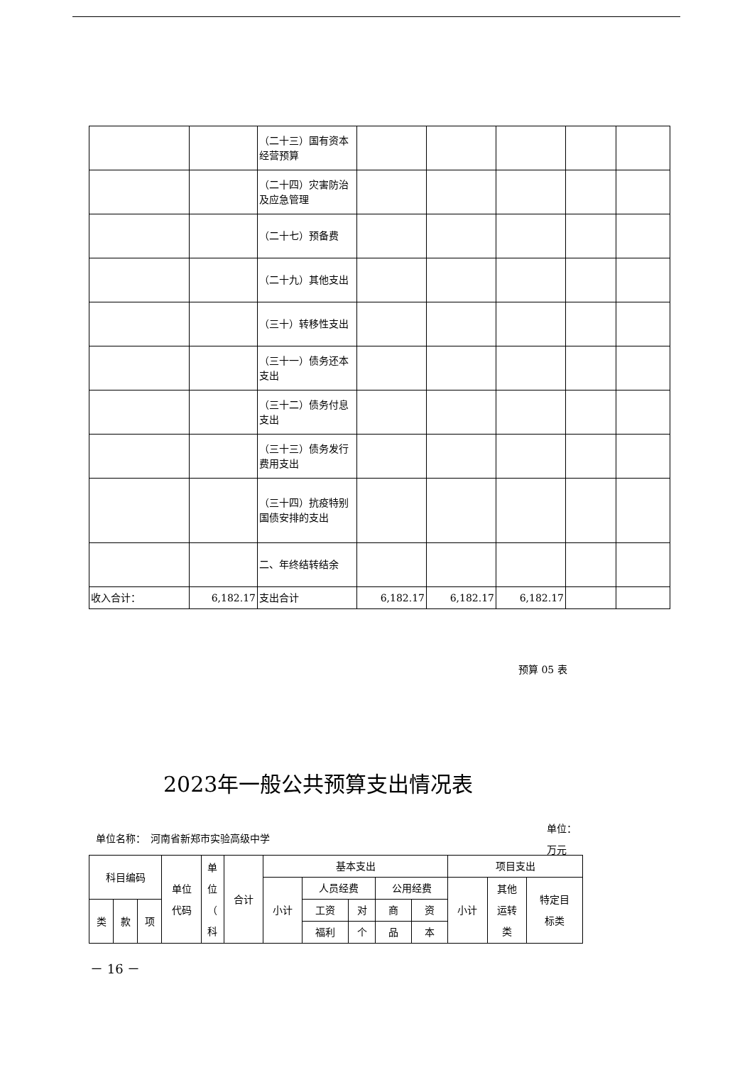| | | （二十三）国有资本经营预算 | | | | | |
| | | （二十四）灾害防治及应急管理 | | | | | |
| | | （二十七）预备费 | | | | | |
| | | （二十九）其他支出 | | | | | |
| | | （三十）转移性支出 | | | | | |
| | | （三十一）债务还本支出 | | | | | |
| | | （三十二）债务付息支出 | | | | | |
| | | （三十三）债务发行费用支出 | | | | | |
| | | （三十四）抗疫特别国债安排的支出 | | | | | |
| | | 二、年终结转结余 | | | | | |
| 收入合计： | 6,182.17 | 支出合计 | 6,182.17 | 6,182.17 | 6,182.17 | | |
预算 05 表
2023年一般公共预算支出情况表
单位：
万元
单位名称：　河南省新郑市实验高级中学
| 科目编码 | | | 单位 代码 | 单 位 （ 科 | 合计 | 基本支出 | | | | | 项目支出 | | |
| | | | | | | 小计 | 人员经费 | | 公用经费 | | 小计 | 其他 运转 类 | 特定目 标类 |
| 类 | 款 | 项 | | | | | 工资 | 对 | 商 | 资 | | | |
| | | | | | | | 福利 | 个 | 品 | 本 | | | |
－ 16 －